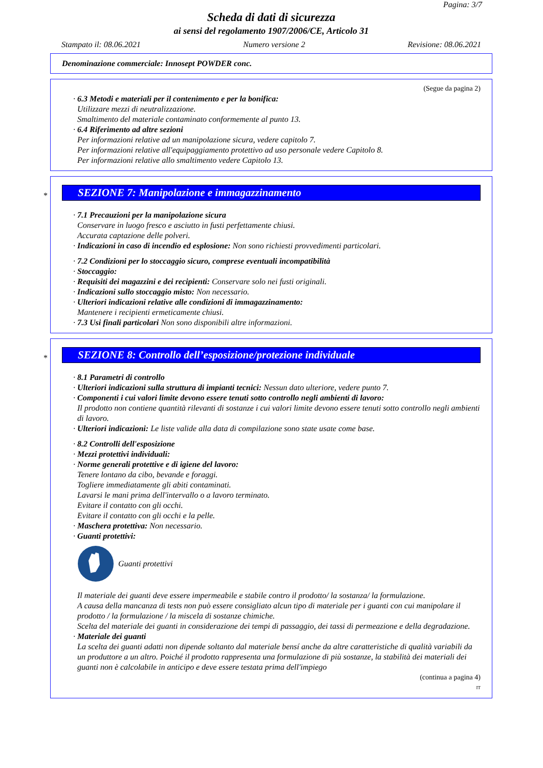Pagina: 3/7
Scheda di dati di sicurezza
ai sensi del regolamento 1907/2006/CE, Articolo 31
Stampato il: 08.06.2021 Numero versione 2 Revisione: 08.06.2021
Denominazione commerciale: Innosept POWDER conc.
(Segue da pagina 2)
· 6.3 Metodi e materiali per il contenimento e per la bonifica:
Utilizzare mezzi di neutralizzazione.
Smaltimento del materiale contaminato conformemente al punto 13.
· 6.4 Riferimento ad altre sezioni
Per informazioni relative ad un manipolazione sicura, vedere capitolo 7.
Per informazioni relative all'equipaggiamento protettivo ad uso personale vedere Capitolo 8.
Per informazioni relative allo smaltimento vedere Capitolo 13.
*
SEZIONE 7: Manipolazione e immagazzinamento
· 7.1 Precauzioni per la manipolazione sicura
Conservare in luogo fresco e asciutto in fusti perfettamente chiusi.
Accurata captazione delle polveri.
· Indicazioni in caso di incendio ed esplosione: Non sono richiesti provvedimenti particolari.
· 7.2 Condizioni per lo stoccaggio sicuro, comprese eventuali incompatibilità
· Stoccaggio:
· Requisiti dei magazzini e dei recipienti: Conservare solo nei fusti originali.
· Indicazioni sullo stoccaggio misto: Non necessario.
· Ulteriori indicazioni relative alle condizioni di immagazzinamento:
Mantenere i recipienti ermeticamente chiusi.
· 7.3 Usi finali particolari Non sono disponibili altre informazioni.
*
SEZIONE 8: Controllo dell’esposizione/protezione individuale
· 8.1 Parametri di controllo
· Ulteriori indicazioni sulla struttura di impianti tecnici: Nessun dato ulteriore, vedere punto 7.
· Componenti i cui valori limite devono essere tenuti sotto controllo negli ambienti di lavoro:
Il prodotto non contiene quantità rilevanti di sostanze i cui valori limite devono essere tenuti sotto controllo negli ambienti di lavoro.
· Ulteriori indicazioni: Le liste valide alla data di compilazione sono state usate come base.
· 8.2 Controlli dell'esposizione
· Mezzi protettivi individuali:
· Norme generali protettive e di igiene del lavoro:
Tenere lontano da cibo, bevande e foraggi.
Togliere immediatamente gli abiti contaminati.
Lavarsi le mani prima dell'intervallo o a lavoro terminato.
Evitare il contatto con gli occhi.
Evitare il contatto con gli occhi e la pelle.
· Maschera protettiva: Non necessario.
· Guanti protettivi:
Guanti protettivi
Il materiale dei guanti deve essere impermeabile e stabile contro il prodotto/ la sostanza/ la formulazione.
A causa della mancanza di tests non può essere consigliato alcun tipo di materiale per i guanti con cui manipolare il prodotto / la formulazione / la miscela di sostanze chimiche.
Scelta del materiale dei guanti in considerazione dei tempi di passaggio, dei tassi di permeazione e della degradazione.
· Materiale dei guanti
La scelta dei guanti adatti non dipende soltanto dal materiale bensí anche da altre caratteristiche di qualità variabili da un produttore a un altro. Poiché il prodotto rappresenta una formulazione di più sostanze, la stabilità dei materiali dei guanti non è calcolabile in anticipo e deve essere testata prima dell'impiego
(continua a pagina 4)
IT